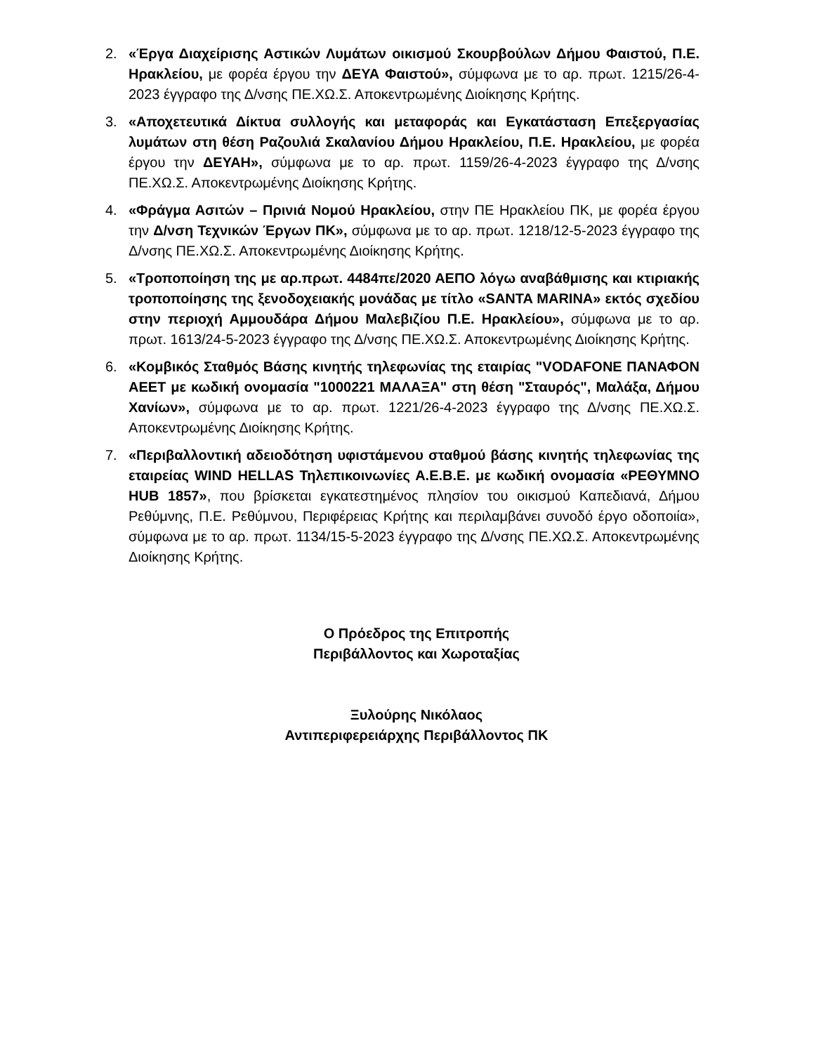2. «Έργα Διαχείρισης Αστικών Λυμάτων οικισμού Σκουρβούλων Δήμου Φαιστού, Π.Ε. Ηρακλείου, με φορέα έργου την ΔΕΥΑ Φαιστού», σύμφωνα με το αρ. πρωτ. 1215/26-4-2023 έγγραφο της Δ/νσης ΠΕ.ΧΩ.Σ. Αποκεντρωμένης Διοίκησης Κρήτης.
3. «Αποχετευτικά Δίκτυα συλλογής και μεταφοράς και Εγκατάσταση Επεξεργασίας λυμάτων στη θέση Ραζουλιά Σκαλανίου Δήμου Ηρακλείου, Π.Ε. Ηρακλείου, με φορέα έργου την ΔΕΥΑΗ», σύμφωνα με το αρ. πρωτ. 1159/26-4-2023 έγγραφο της Δ/νσης ΠΕ.ΧΩ.Σ. Αποκεντρωμένης Διοίκησης Κρήτης.
4. «Φράγμα Ασιτών – Πρινιά Νομού Ηρακλείου, στην ΠΕ Ηρακλείου ΠΚ, με φορέα έργου την Δ/νση Τεχνικών Έργων ΠΚ», σύμφωνα με το αρ. πρωτ. 1218/12-5-2023 έγγραφο της Δ/νσης ΠΕ.ΧΩ.Σ. Αποκεντρωμένης Διοίκησης Κρήτης.
5. «Τροποποίηση της με αρ.πρωτ. 4484πε/2020 ΑΕΠΟ λόγω αναβάθμισης και κτιριακής τροποποίησης της ξενοδοχειακής μονάδας με τίτλο «SANTA MARINA» εκτός σχεδίου στην περιοχή Αμμουδάρα Δήμου Μαλεβιζίου Π.Ε. Ηρακλείου», σύμφωνα με το αρ. πρωτ. 1613/24-5-2023 έγγραφο της Δ/νσης ΠΕ.ΧΩ.Σ. Αποκεντρωμένης Διοίκησης Κρήτης.
6. «Κομβικός Σταθμός Βάσης κινητής τηλεφωνίας της εταιρίας "VODAFONE ΠΑΝΑΦΟΝ ΑΕΕΤ με κωδική ονομασία "1000221 ΜΑΛΑΞΑ" στη θέση "Σταυρός", Μαλάξα, Δήμου Χανίων», σύμφωνα με το αρ. πρωτ. 1221/26-4-2023 έγγραφο της Δ/νσης ΠΕ.ΧΩ.Σ. Αποκεντρωμένης Διοίκησης Κρήτης.
7. «Περιβαλλοντική αδειοδότηση υφιστάμενου σταθμού βάσης κινητής τηλεφωνίας της εταιρείας WIND HELLAS Τηλεπικοινωνίες Α.Ε.Β.Ε. με κωδική ονομασία «ΡΕΘΥΜΝΟ HUB 1857», που βρίσκεται εγκατεστημένος πλησίον του οικισμού Καπεδιανά, Δήμου Ρεθύμνης, Π.Ε. Ρεθύμνου, Περιφέρειας Κρήτης και περιλαμβάνει συνοδό έργο οδοποιία», σύμφωνα με το αρ. πρωτ. 1134/15-5-2023 έγγραφο της Δ/νσης ΠΕ.ΧΩ.Σ. Αποκεντρωμένης Διοίκησης Κρήτης.
Ο Πρόεδρος της Επιτροπής
Περιβάλλοντος και Χωροταξίας
Ξυλούρης Νικόλαος
Αντιπεριφερειάρχης Περιβάλλοντος ΠΚ